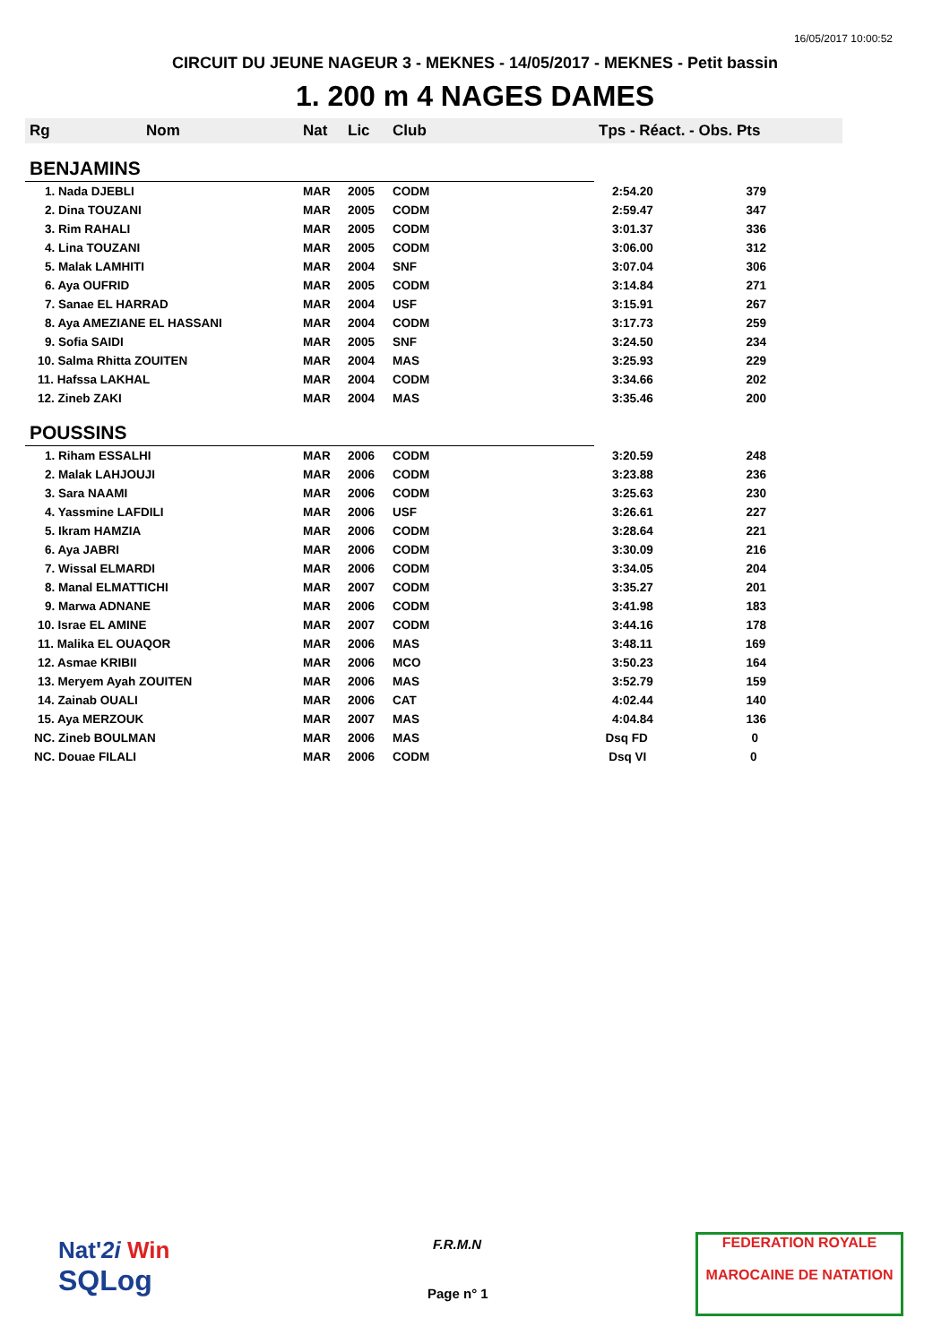16/05/2017 10:00:52
CIRCUIT DU JEUNE NAGEUR 3 - MEKNES - 14/05/2017 - MEKNES - Petit bassin
1. 200 m 4 NAGES DAMES
| Rg | Nom | Nat | Lic | Club | Tps - Réact. - Obs. Pts |
| --- | --- | --- | --- | --- | --- |
| BENJAMINS | | | | | |
| 1. Nada DJEBLI | | MAR | 2005 | CODM | 2:54.20 379 |
| 2. Dina TOUZANI | | MAR | 2005 | CODM | 2:59.47 347 |
| 3. Rim RAHALI | | MAR | 2005 | CODM | 3:01.37 336 |
| 4. Lina TOUZANI | | MAR | 2005 | CODM | 3:06.00 312 |
| 5. Malak LAMHITI | | MAR | 2004 | SNF | 3:07.04 306 |
| 6. Aya OUFRID | | MAR | 2005 | CODM | 3:14.84 271 |
| 7. Sanae EL HARRAD | | MAR | 2004 | USF | 3:15.91 267 |
| 8. Aya AMEZIANE EL HASSANI | | MAR | 2004 | CODM | 3:17.73 259 |
| 9. Sofia SAIDI | | MAR | 2005 | SNF | 3:24.50 234 |
| 10. Salma Rhitta ZOUITEN | | MAR | 2004 | MAS | 3:25.93 229 |
| 11. Hafssa LAKHAL | | MAR | 2004 | CODM | 3:34.66 202 |
| 12. Zineb ZAKI | | MAR | 2004 | MAS | 3:35.46 200 |
| POUSSINS | | | | | |
| 1. Riham ESSALHI | | MAR | 2006 | CODM | 3:20.59 248 |
| 2. Malak LAHJOUJI | | MAR | 2006 | CODM | 3:23.88 236 |
| 3. Sara NAAMI | | MAR | 2006 | CODM | 3:25.63 230 |
| 4. Yassmine LAFDILI | | MAR | 2006 | USF | 3:26.61 227 |
| 5. Ikram HAMZIA | | MAR | 2006 | CODM | 3:28.64 221 |
| 6. Aya JABRI | | MAR | 2006 | CODM | 3:30.09 216 |
| 7. Wissal ELMARDI | | MAR | 2006 | CODM | 3:34.05 204 |
| 8. Manal ELMATTICHI | | MAR | 2007 | CODM | 3:35.27 201 |
| 9. Marwa ADNANE | | MAR | 2006 | CODM | 3:41.98 183 |
| 10. Israe EL AMINE | | MAR | 2007 | CODM | 3:44.16 178 |
| 11. Malika EL OUAQOR | | MAR | 2006 | MAS | 3:48.11 169 |
| 12. Asmae KRIBII | | MAR | 2006 | MCO | 3:50.23 164 |
| 13. Meryem Ayah ZOUITEN | | MAR | 2006 | MAS | 3:52.79 159 |
| 14. Zainab OUALI | | MAR | 2006 | CAT | 4:02.44 140 |
| 15. Aya MERZOUK | | MAR | 2007 | MAS | 4:04.84 136 |
| NC. Zineb BOULMAN | | MAR | 2006 | MAS | Dsq FD 0 |
| NC. Douae FILALI | | MAR | 2006 | CODM | Dsq VI 0 |
Nat'2i Win
SQLog
F.R.M.N
Page n° 1
FEDERATION ROYALE
MAROCAINE DE NATATION